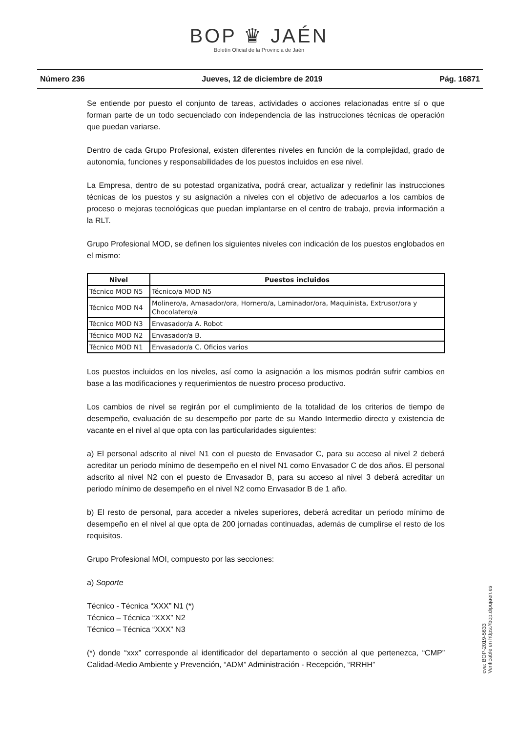BOP ♛ JAÉN
Boletín Oficial de la Provincia de Jaén
Número 236 Jueves, 12 de diciembre de 2019 Pág. 16871
Se entiende por puesto el conjunto de tareas, actividades o acciones relacionadas entre sí o que forman parte de un todo secuenciado con independencia de las instrucciones técnicas de operación que puedan variarse.
Dentro de cada Grupo Profesional, existen diferentes niveles en función de la complejidad, grado de autonomía, funciones y responsabilidades de los puestos incluidos en ese nivel.
La Empresa, dentro de su potestad organizativa, podrá crear, actualizar y redefinir las instrucciones técnicas de los puestos y su asignación a niveles con el objetivo de adecuarlos a los cambios de proceso o mejoras tecnológicas que puedan implantarse en el centro de trabajo, previa información a la RLT.
Grupo Profesional MOD, se definen los siguientes niveles con indicación de los puestos englobados en el mismo:
| Nivel | Puestos incluidos |
| --- | --- |
| Técnico MOD N5 | Técnico/a MOD N5 |
| Técnico MOD N4 | Molinero/a, Amasador/ora, Hornero/a, Laminador/ora, Maquinista, Extrusor/ora y Chocolatero/a |
| Técnico MOD N3 | Envasador/a A. Robot |
| Técnico MOD N2 | Envasador/a B. |
| Técnico MOD N1 | Envasador/a C. Oficios varios |
Los puestos incluidos en los niveles, así como la asignación a los mismos podrán sufrir cambios en base a las modificaciones y requerimientos de nuestro proceso productivo.
Los cambios de nivel se regirán por el cumplimiento de la totalidad de los criterios de tiempo de desempeño, evaluación de su desempeño por parte de su Mando Intermedio directo y existencia de vacante en el nivel al que opta con las particularidades siguientes:
a) El personal adscrito al nivel N1 con el puesto de Envasador C, para su acceso al nivel 2 deberá acreditar un periodo mínimo de desempeño en el nivel N1 como Envasador C de dos años. El personal adscrito al nivel N2 con el puesto de Envasador B, para su acceso al nivel 3 deberá acreditar un periodo mínimo de desempeño en el nivel N2 como Envasador B de 1 año.
b) El resto de personal, para acceder a niveles superiores, deberá acreditar un periodo mínimo de desempeño en el nivel al que opta de 200 jornadas continuadas, además de cumplirse el resto de los requisitos.
Grupo Profesional MOI, compuesto por las secciones:
a) Soporte
Técnico - Técnica “XXX” N1 (*)
Técnico – Técnica “XXX” N2
Técnico – Técnica “XXX” N3
(*) donde “xxx” corresponde al identificador del departamento o sección al que pertenezca, “CMP” Calidad-Medio Ambiente y Prevención, “ADM” Administración - Recepción, “RRHH”
cve: BOP-2019-5633
Verificable en https://bop.dipujaen.es